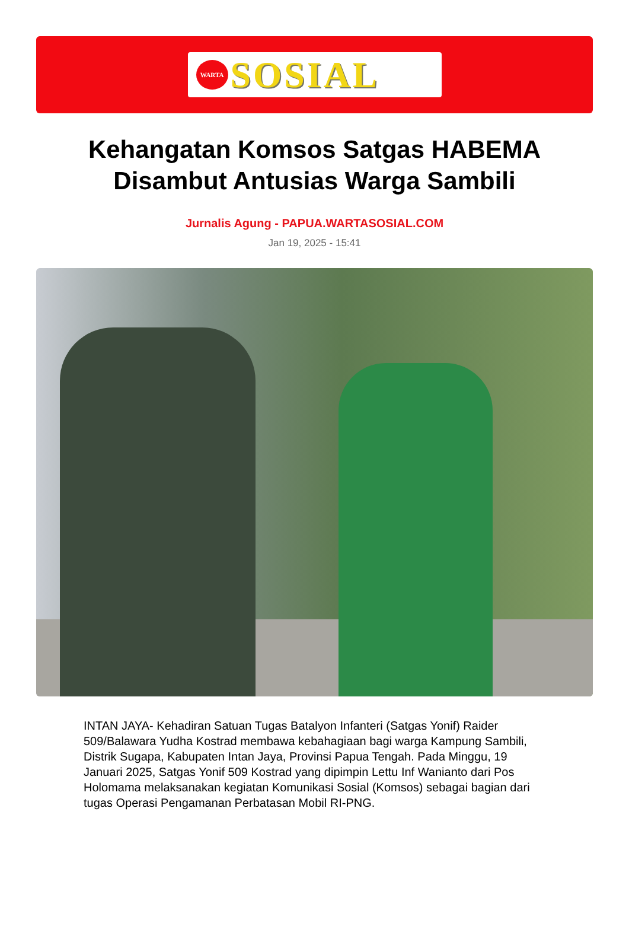WARTA
SOSIAL
Kehangatan Komsos Satgas HABEMA Disambut Antusias Warga Sambili
Jurnalis Agung - PAPUA.WARTASOSIAL.COM
Jan 19, 2025 - 15:41
INTAN JAYA- Kehadiran Satuan Tugas Batalyon Infanteri (Satgas Yonif) Raider 509/Balawara Yudha Kostrad membawa kebahagiaan bagi warga Kampung Sambili, Distrik Sugapa, Kabupaten Intan Jaya, Provinsi Papua Tengah. Pada Minggu, 19 Januari 2025, Satgas Yonif 509 Kostrad yang dipimpin Lettu Inf Wanianto dari Pos Holomama melaksanakan kegiatan Komunikasi Sosial (Komsos) sebagai bagian dari tugas Operasi Pengamanan Perbatasan Mobil RI-PNG.